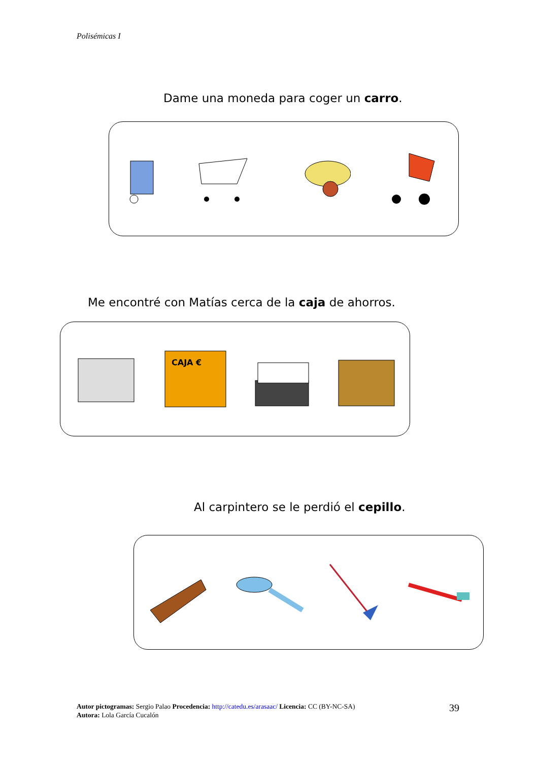Polisémicas I
Dame una moneda para coger un carro.
Me encontré con Matías cerca de la caja de ahorros.
CAJA €
Al carpintero se le perdió el cepillo.
Autor pictogramas: Sergio Palao Procedencia: http://catedu.es/arasaac/ Licencia: CC (BY-NC-SA)
Autora: Lola García Cucalón
39